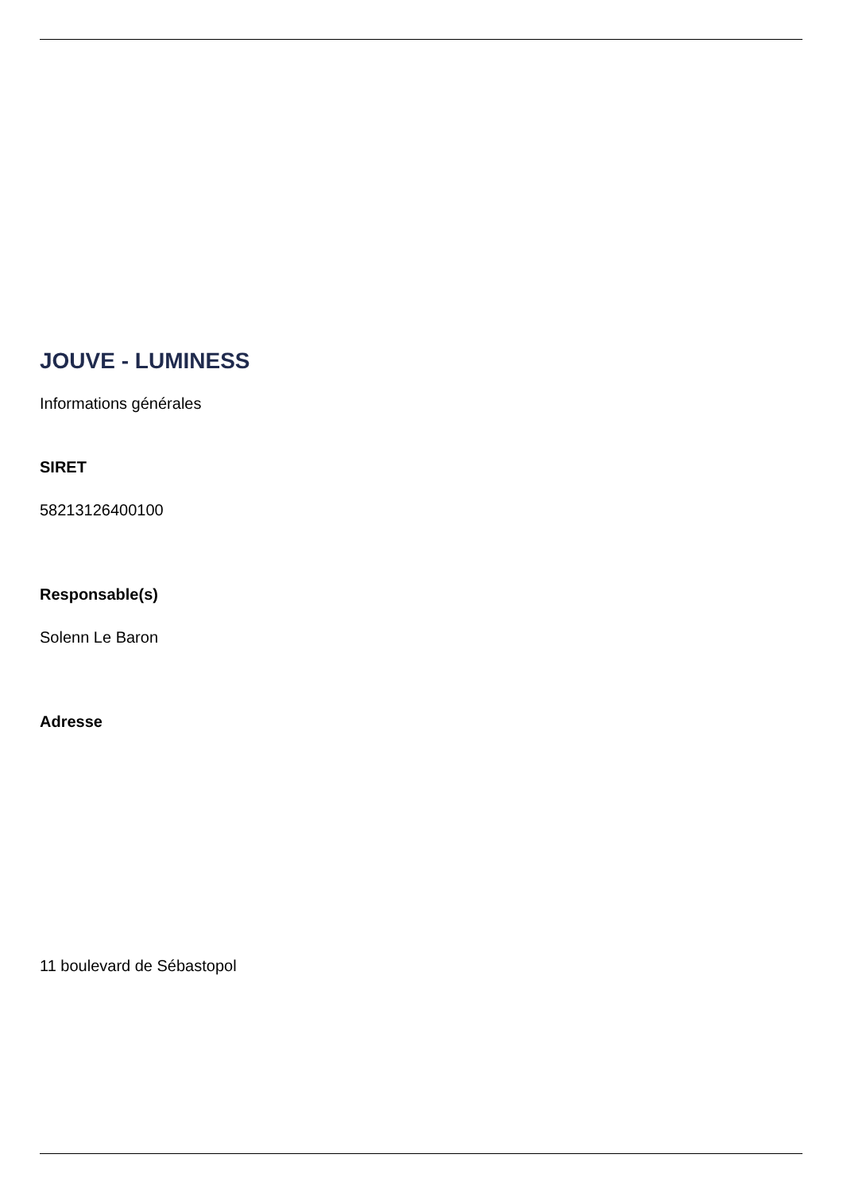JOUVE - LUMINESS
Informations générales
SIRET
58213126400100
Responsable(s)
Solenn Le Baron
Adresse
11 boulevard de Sébastopol